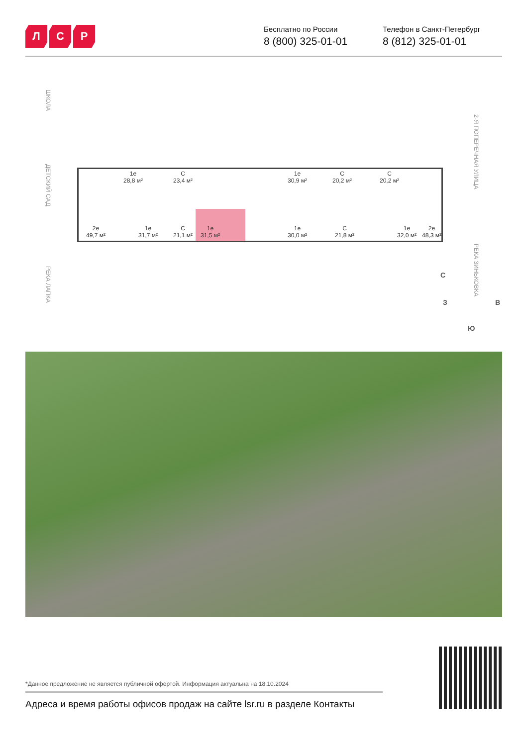Л С Р
Бесплатно по России
8 (800) 325-01-01
Телефон в Санкт-Петербург
8 (812) 325-01-01
ШКОЛА
ДЕТСКИЙ САД
РЕКА ЛАПКА
2-Я ПОПЕРЕЧНАЯ УЛИЦА
РЕКА ЗИНЬКОВКА
С
З В
Ю
1e
28,8 м²
С
23,4 м²
1e
30,9 м²
С
20,2 м²
С
20,2 м²
2e
49,7 м²
1e
31,7 м²
С
21,1 м²
1e
31,5 м²
1e
30,0 м²
С
21,8 м²
1e
32,0 м²
2e
48,3 м²
*Данное предложение не является публичной офертой. Информация актуальна на 18.10.2024
Адреса и время работы офисов продаж на сайте lsr.ru в разделе Контакты